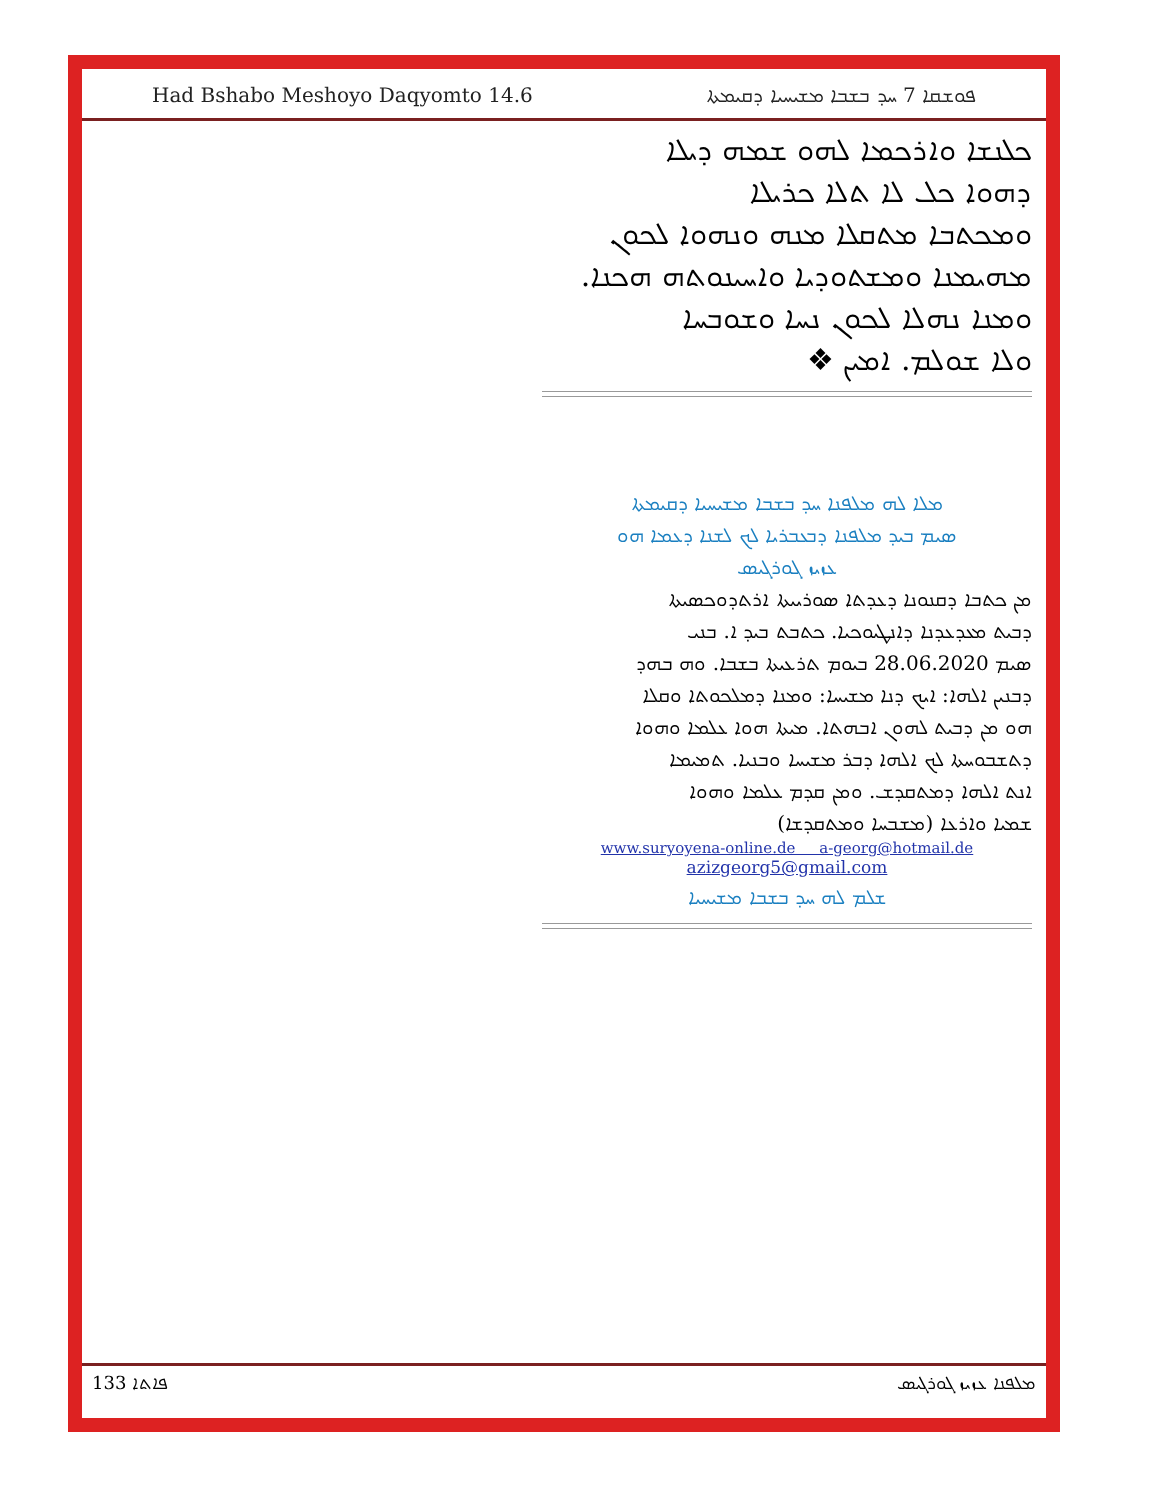Had Bshabo Meshoyo Daqyomto 14.6 ܦܘܫܩܐ 7 ܚܕ ܒܫܒܐ ܡܫܝܚܝܐ ܕܩܝܡܬܐ
ܟܠܢܫܐ ܘܐܪܟܡܐ ܠܗܘ ܫܡܗ ܕܝܠܐ
ܕܗܘܐ ܟܠ ܠܐ ܬܠܐ ܟܪܝܠܐ
ܘܡܟܬܒܐ ܡܬܩܠܐ ܡܢܗ ܘܢܗܘܐ ܠܟܘܢ
ܡܗܝܡܢܐ ܘܡܫܬܘܕܝܐ ܘܐܚܝܢܘܬܗ ܗܟܢܐ.
ܘܡܢܐ ܢܗܠܐ ܠܟܘܢ ܢܚܐ ܘܫܘܒܚܐ
ܘܠܐ ܫܘܠܡ. ܐܡܝܢ ❖
ܡܠܐ ܠܗ ܡܠܦܢܐ ܚܕ ܒܫܒܐ ܡܫܝܚܝܐ ܕܩܝܡܬܐ
ܣܝܡ ܒܝܕ ܡܠܦܢܐ ܕܒܥܒܪܝܐ ܠܟ ܠܫܢܐ ܕܥܡܐ ܗܘ
ܥܙܝܙ ܓܘܪܓܝܣ
ܡܢ ܟܬܒܐ ܕܩܢܘܢܐ ܕܥܕܬܐ ܣܘܪܝܝܬܐ ܐܪܬܕܘܟܣܝܬܐ
ܕܒܝܬ ܡܥܕܥܕܢܐ ܕܐܢܛܝܘܟܝܐ. ܟܬܒܬ ܒܝܕ ܐ. ܒܢܝ
ܣܝܡ 28.06.2020 ܒܝܘܡ ܬܪܥܝܬܐ ܒܫܒܐ. ܘܗ ܒܗܕ
ܕܒܢܝܢ ܐܠܗܐ: ܐܝܟ ܕܢܐ ܡܫܝܚܐ: ܘܡܢܐ ܕܡܠܟܘܬܐ ܘܩܠܐ
ܗܘ ܡܢ ܕܒܝܬ ܠܗܘܢ ܐܒܗܬܐ. ܡܝܬܐ ܗܘܐ ܥܠܡܐ ܘܗܘܐ
ܕܬܫܒܘܚܬܐ ܠܟ ܐܠܗܐ ܕܒܪ ܡܫܝܚܐ ܘܒܢܝܐ. ܬܡܝܡܐ
ܐܢܬ ܐܠܗܐ ܕܡܬܩܕܫ. ܘܡܢ ܩܕܡ ܥܠܡܐ ܘܗܘܐ
ܫܡܝܐ ܘܐܪܥܐ (ܡܫܒܚܐ ܘܡܬܩܕܫܐ)
www.suryoyena-online.de a-georg@hotmail.de
azizgeorg5@gmail.com
ܫܠܡ ܠܗ ܚܕ ܒܫܒܐ ܡܫܝܚܝܐ
133 ܦܐܬܐ ܡܠܦܢܐ ܥܙܝܙ ܓܘܪܓܝܣ